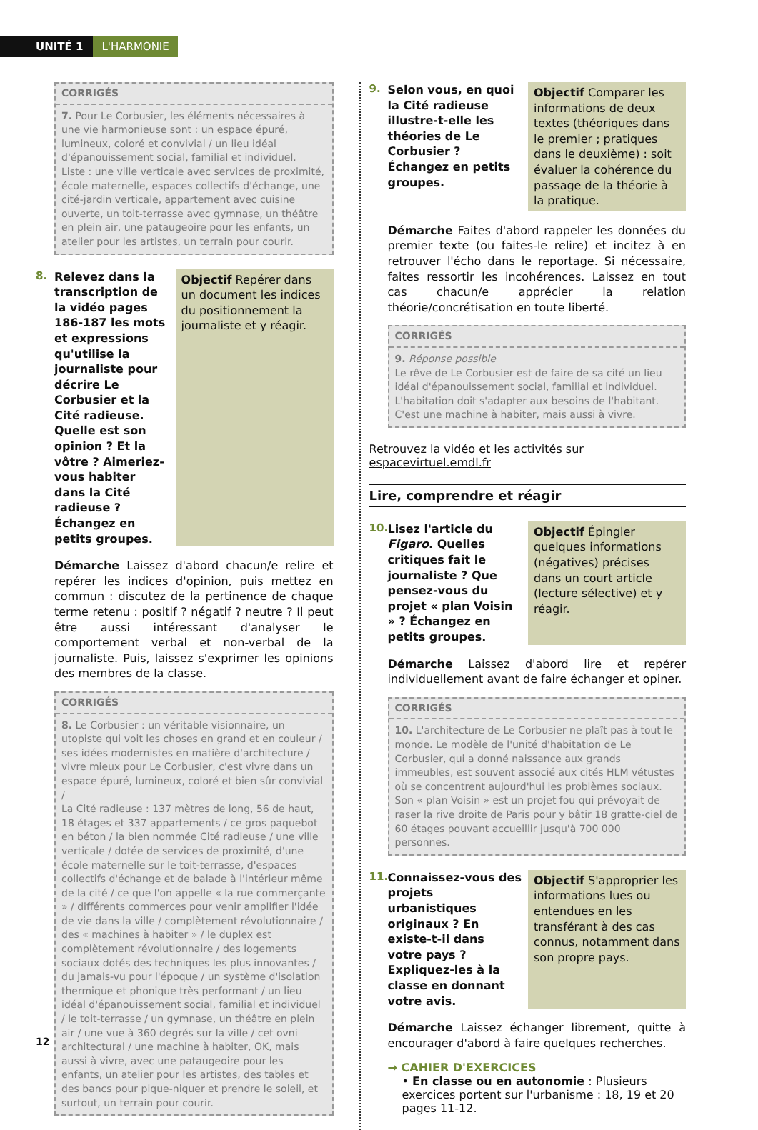UNITÉ 1 L'HARMONIE
CORRIGÉS
7. Pour Le Corbusier, les éléments nécessaires à une vie harmonieuse sont : un espace épuré, lumineux, coloré et convivial / un lieu idéal d'épanouissement social, familial et individuel.
Liste : une ville verticale avec services de proximité, école maternelle, espaces collectifs d'échange, une cité-jardin verticale, appartement avec cuisine ouverte, un toit-terrasse avec gymnase, un théâtre en plein air, une pataugeoire pour les enfants, un atelier pour les artistes, un terrain pour courir.
8.
Relevez dans la transcription de la vidéo pages 186-187 les mots et expressions qu'utilise la journaliste pour décrire Le Corbusier et la Cité radieuse. Quelle est son opinion ? Et la vôtre ? Aimeriez-vous habiter dans la Cité radieuse ? Échangez en petits groupes.
Objectif Repérer dans un document les indices du positionnement la journaliste et y réagir.
Démarche Laissez d'abord chacun/e relire et repérer les indices d'opinion, puis mettez en commun : discutez de la pertinence de chaque terme retenu : positif ? négatif ? neutre ? Il peut être aussi intéressant d'analyser le comportement verbal et non-verbal de la journaliste. Puis, laissez s'exprimer les opinions des membres de la classe.
CORRIGÉS
8. Le Corbusier : un véritable visionnaire, un utopiste qui voit les choses en grand et en couleur / ses idées modernistes en matière d'architecture / vivre mieux pour Le Corbusier, c'est vivre dans un espace épuré, lumineux, coloré et bien sûr convivial /
La Cité radieuse : 137 mètres de long, 56 de haut, 18 étages et 337 appartements / ce gros paquebot en béton / la bien nommée Cité radieuse / une ville verticale / dotée de services de proximité, d'une école maternelle sur le toit-terrasse, d'espaces collectifs d'échange et de balade à l'intérieur même de la cité / ce que l'on appelle « la rue commerçante » / différents commerces pour venir amplifier l'idée de vie dans la ville / complètement révolutionnaire / des « machines à habiter » / le duplex est complètement révolutionnaire / des logements sociaux dotés des techniques les plus innovantes / du jamais-vu pour l'époque / un système d'isolation thermique et phonique très performant / un lieu idéal d'épanouissement social, familial et individuel / le toit-terrasse / un gymnase, un théâtre en plein air / une vue à 360 degrés sur la ville / cet ovni architectural / une machine à habiter, OK, mais aussi à vivre, avec une pataugeoire pour les enfants, un atelier pour les artistes, des tables et des bancs pour pique-niquer et prendre le soleil, et surtout, un terrain pour courir.
9.
Selon vous, en quoi la Cité radieuse illustre-t-elle les théories de Le Corbusier ? Échangez en petits groupes.
Objectif Comparer les informations de deux textes (théoriques dans le premier ; pratiques dans le deuxième) : soit évaluer la cohérence du passage de la théorie à la pratique.
Démarche Faites d'abord rappeler les données du premier texte (ou faites-le relire) et incitez à en retrouver l'écho dans le reportage. Si nécessaire, faites ressortir les incohérences. Laissez en tout cas chacun/e apprécier la relation théorie/concrétisation en toute liberté.
CORRIGÉS
9. Réponse possible
Le rêve de Le Corbusier est de faire de sa cité un lieu idéal d'épanouissement social, familial et individuel. L'habitation doit s'adapter aux besoins de l'habitant. C'est une machine à habiter, mais aussi à vivre.
Retrouvez la vidéo et les activités sur espacevirtuel.emdl.fr
Lire, comprendre et réagir
10.
Lisez l'article du Figaro. Quelles critiques fait le journaliste ? Que pensez-vous du projet « plan Voisin » ? Échangez en petits groupes.
Objectif Épingler quelques informations (négatives) précises dans un court article (lecture sélective) et y réagir.
Démarche Laissez d'abord lire et repérer individuellement avant de faire échanger et opiner.
CORRIGÉS
10. L'architecture de Le Corbusier ne plaît pas à tout le monde. Le modèle de l'unité d'habitation de Le Corbusier, qui a donné naissance aux grands immeubles, est souvent associé aux cités HLM vétustes où se concentrent aujourd'hui les problèmes sociaux.
Son « plan Voisin » est un projet fou qui prévoyait de raser la rive droite de Paris pour y bâtir 18 gratte-ciel de 60 étages pouvant accueillir jusqu'à 700 000 personnes.
11.
Connaissez-vous des projets urbanistiques originaux ? En existe-t-il dans votre pays ? Expliquez-les à la classe en donnant votre avis.
Objectif S'approprier les informations lues ou entendues en les transférant à des cas connus, notamment dans son propre pays.
Démarche Laissez échanger librement, quitte à encourager d'abord à faire quelques recherches.
→ CAHIER D'EXERCICES
• En classe ou en autonomie : Plusieurs exercices portent sur l'urbanisme : 18, 19 et 20 pages 11-12.
12